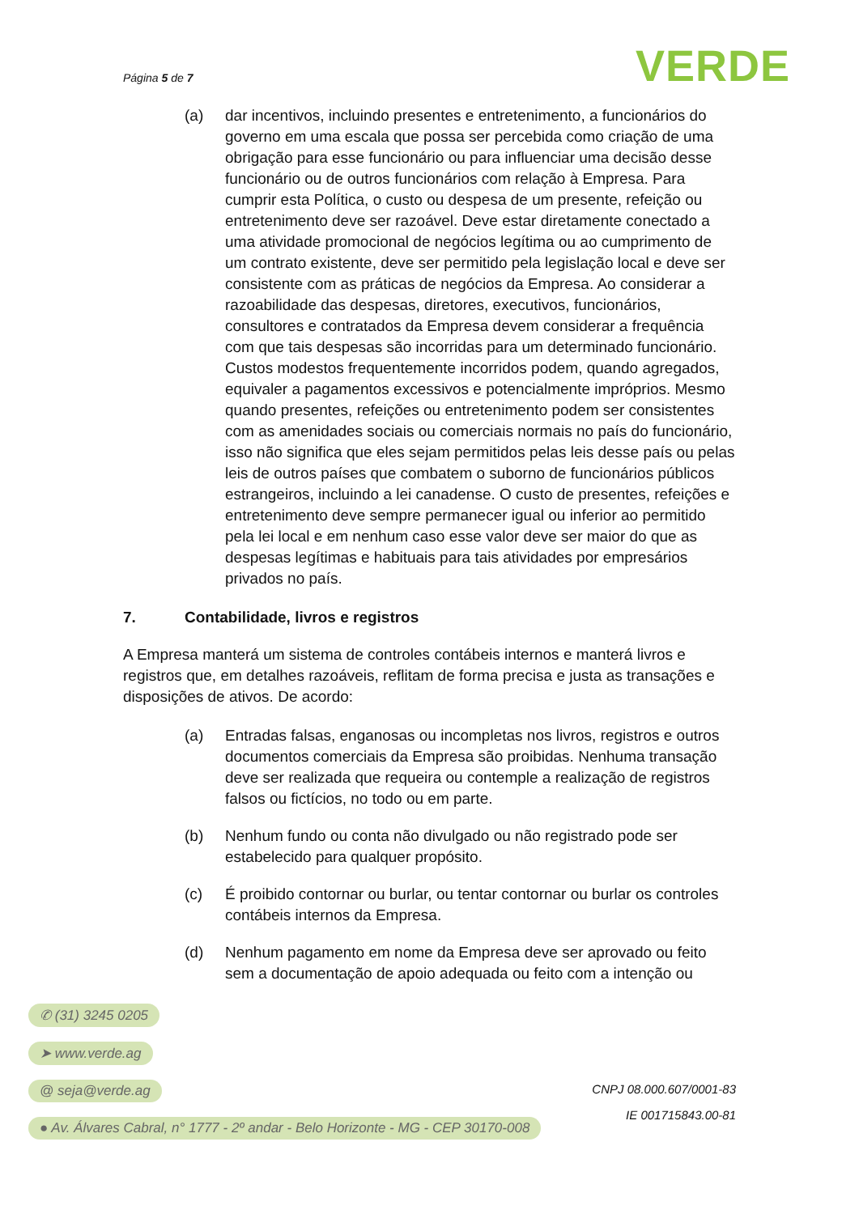Página 5 de 7 VERDE
(a) dar incentivos, incluindo presentes e entretenimento, a funcionários do governo em uma escala que possa ser percebida como criação de uma obrigação para esse funcionário ou para influenciar uma decisão desse funcionário ou de outros funcionários com relação à Empresa. Para cumprir esta Política, o custo ou despesa de um presente, refeição ou entretenimento deve ser razoável. Deve estar diretamente conectado a uma atividade promocional de negócios legítima ou ao cumprimento de um contrato existente, deve ser permitido pela legislação local e deve ser consistente com as práticas de negócios da Empresa. Ao considerar a razoabilidade das despesas, diretores, executivos, funcionários, consultores e contratados da Empresa devem considerar a frequência com que tais despesas são incorridas para um determinado funcionário. Custos modestos frequentemente incorridos podem, quando agregados, equivaler a pagamentos excessivos e potencialmente impróprios. Mesmo quando presentes, refeições ou entretenimento podem ser consistentes com as amenidades sociais ou comerciais normais no país do funcionário, isso não significa que eles sejam permitidos pelas leis desse país ou pelas leis de outros países que combatem o suborno de funcionários públicos estrangeiros, incluindo a lei canadense. O custo de presentes, refeições e entretenimento deve sempre permanecer igual ou inferior ao permitido pela lei local e em nenhum caso esse valor deve ser maior do que as despesas legítimas e habituais para tais atividades por empresários privados no país.
7. Contabilidade, livros e registros
A Empresa manterá um sistema de controles contábeis internos e manterá livros e registros que, em detalhes razoáveis, reflitam de forma precisa e justa as transações e disposições de ativos. De acordo:
(a) Entradas falsas, enganosas ou incompletas nos livros, registros e outros documentos comerciais da Empresa são proibidas. Nenhuma transação deve ser realizada que requeira ou contemple a realização de registros falsos ou fictícios, no todo ou em parte.
(b) Nenhum fundo ou conta não divulgado ou não registrado pode ser estabelecido para qualquer propósito.
(c) É proibido contornar ou burlar, ou tentar contornar ou burlar os controles contábeis internos da Empresa.
(d) Nenhum pagamento em nome da Empresa deve ser aprovado ou feito sem a documentação de apoio adequada ou feito com a intenção ou
✆ (31) 3245 0205
➤ www.verde.ag
@ seja@verde.ag
● Av. Álvares Cabral, n° 1777 - 2º andar - Belo Horizonte - MG - CEP 30170-008
CNPJ 08.000.607/0001-83
IE 001715843.00-81